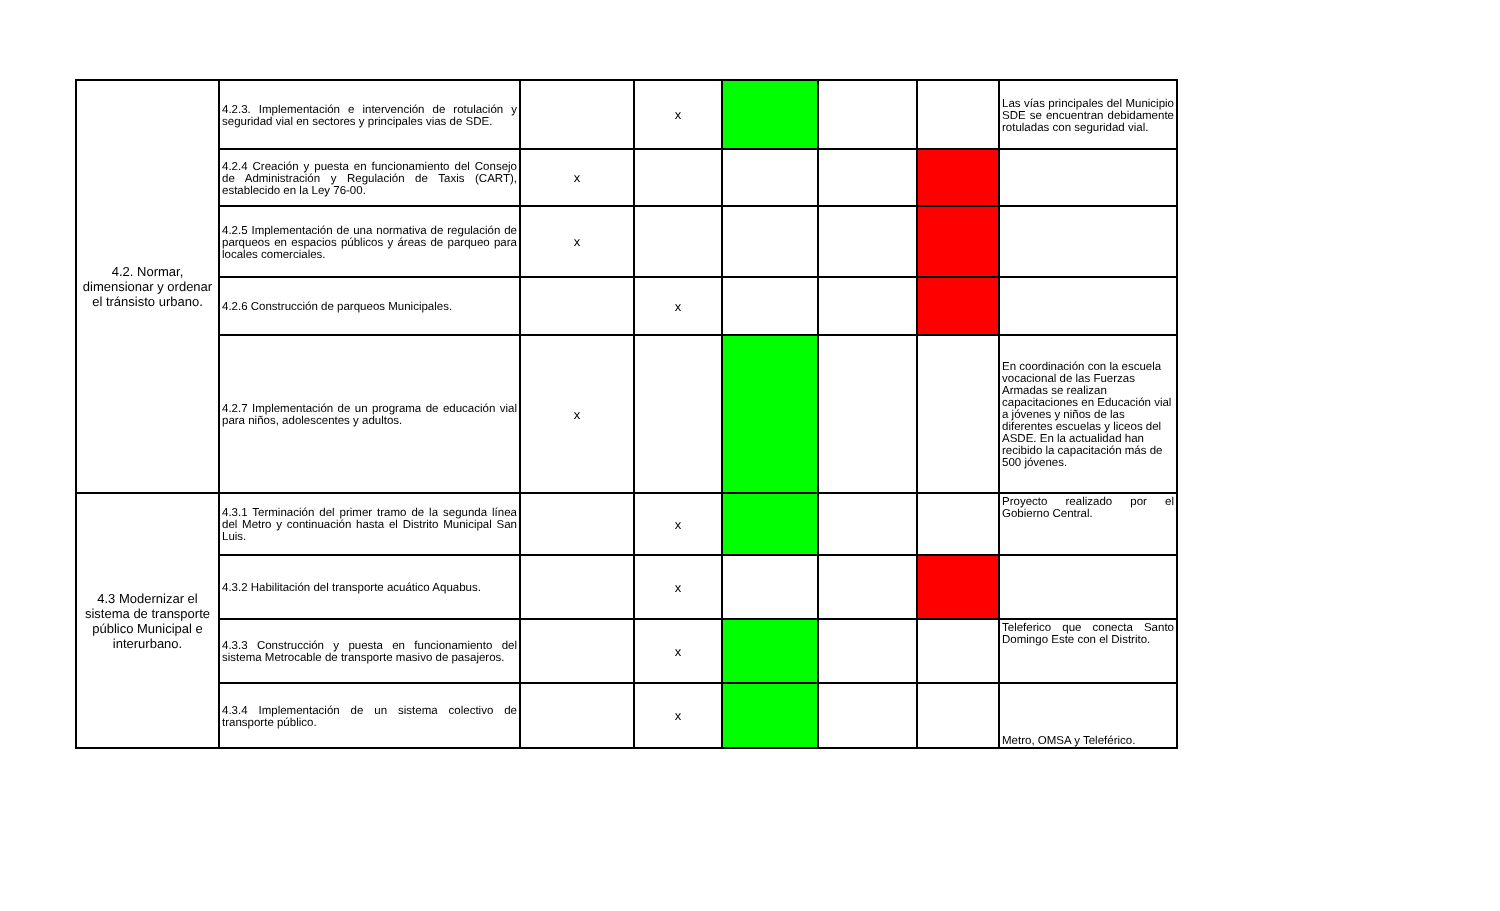| 4.2. Normar, dimensionar y ordenar el tránsisto urbano. | 4.2.3. Implementación e intervención de rotulación y seguridad vial en sectores y principales vias de SDE. | | x | | | | Las vías principales del Municipio SDE se encuentran debidamente rotuladas con seguridad vial. |
| | 4.2.4 Creación y puesta en funcionamiento del Consejo de Administración y Regulación de Taxis (CART), establecido en la Ley 76-00. | x | | | | | |
| | 4.2.5 Implementación de una normativa de regulación de parqueos en espacios públicos y áreas de parqueo para locales comerciales. | x | | | | | |
| | 4.2.6 Construcción de parqueos Municipales. | | x | | | | |
| | 4.2.7 Implementación de un programa de educación vial para niños, adolescentes y adultos. | x | | | | | En coordinación con la escuela vocacional de las Fuerzas Armadas se realizan capacitaciones en Educación vial a jóvenes y niños de las diferentes escuelas y liceos del ASDE. En la actualidad han recibido la capacitación más de 500 jóvenes. |
| 4.3 Modernizar el sistema de transporte público Municipal e interurbano. | 4.3.1 Terminación del primer tramo de la segunda línea del Metro y continuación hasta el Distrito Municipal San Luis. | | x | | | | Proyecto realizado por el Gobierno Central. |
| | 4.3.2 Habilitación del transporte acuático Aquabus. | | x | | | | |
| | 4.3.3 Construcción y puesta en funcionamiento del sistema Metrocable de transporte masivo de pasajeros. | | x | | | | Teleferico que conecta Santo Domingo Este con el Distrito. |
| | 4.3.4 Implementación de un sistema colectivo de transporte público. | | x | | | | Metro, OMSA y Teleférico. |